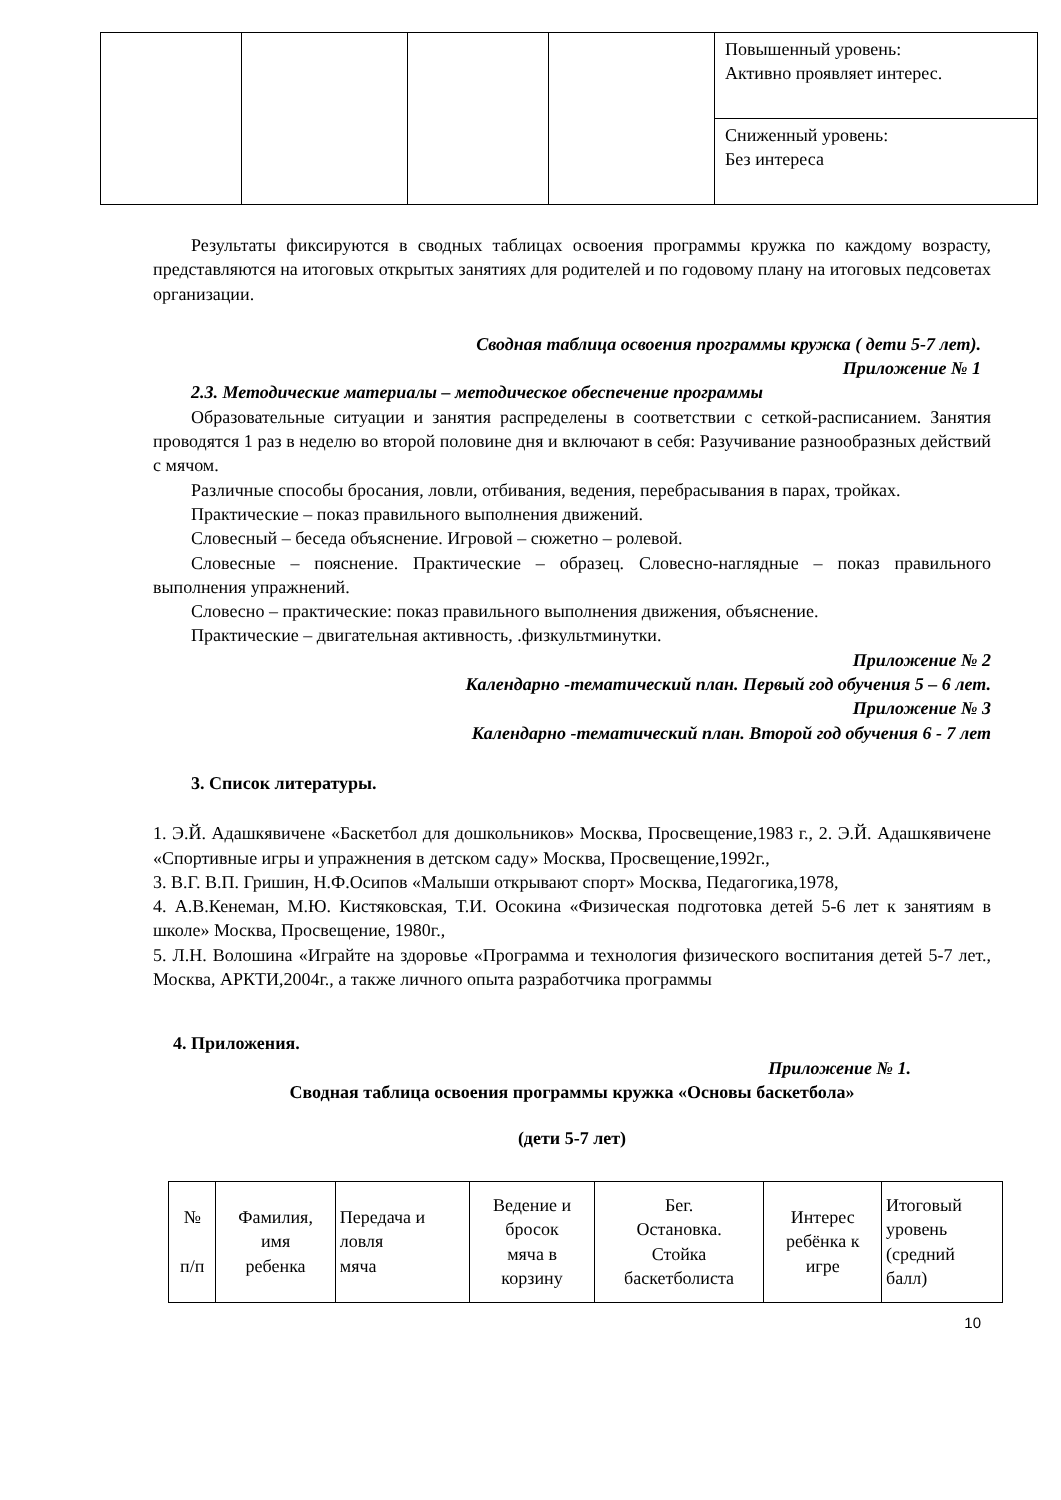| | | | | Повышенный уровень: Активно проявляет интерес. |
| | | | | Сниженный уровень: Без интереса |
Результаты фиксируются в сводных таблицах освоения программы кружка по каждому возрасту, представляются на итоговых открытых занятиях для родителей и по годовому плану на итоговых педсоветах организации.
Сводная таблица освоения программы кружка ( дети 5-7 лет).
Приложение № 1
2.3. Методические материалы – методическое обеспечение программы
Образовательные ситуации и занятия распределены в соответствии с сеткой-расписанием. Занятия проводятся 1 раз в неделю во второй половине дня и включают в себя: Разучивание разнообразных действий с мячом.
Различные способы бросания, ловли, отбивания, ведения, перебрасывания в парах, тройках.
Практические – показ правильного выполнения движений.
Словесный – беседа объяснение. Игровой – сюжетно – ролевой.
Словесные – пояснение. Практические – образец. Словесно-наглядные – показ правильного выполнения упражнений.
Словесно – практические: показ правильного выполнения движения, объяснение.
Практические – двигательная активность, .физкультминутки.
Приложение № 2
Календарно -тематический план. Первый год обучения 5 – 6 лет.
Приложение № 3
Календарно -тематический план. Второй год обучения 6 - 7 лет
3. Список литературы.
1. Э.Й. Адашкявичене «Баскетбол для дошкольников» Москва, Просвещение,1983 г., 2. Э.Й. Адашкявичене «Спортивные игры и упражнения в детском саду» Москва, Просвещение,1992г.,
3. В.Г. В.П. Гришин, Н.Ф.Осипов «Малыши открывают спорт» Москва, Педагогика,1978,
4. А.В.Кенеман, М.Ю. Кистяковская, Т.И. Осокина «Физическая подготовка детей 5-6 лет к занятиям в школе» Москва, Просвещение, 1980г.,
5. Л.Н. Волошина «Играйте на здоровье «Программа и технология физического воспитания детей 5-7 лет., Москва, АРКТИ,2004г., а также личного опыта разработчика программы
4. Приложения.
Приложение № 1.
Сводная таблица освоения программы кружка «Основы баскетбола»
(дети 5-7 лет)
| № п/п | Фамилия, имя ребенка | Передача и ловля мяча | Ведение и бросок мяча в корзину | Бег. Остановка. Стойка баскетболиста | Интерес ребёнка к игре | Итоговый уровень (средний балл) |
10